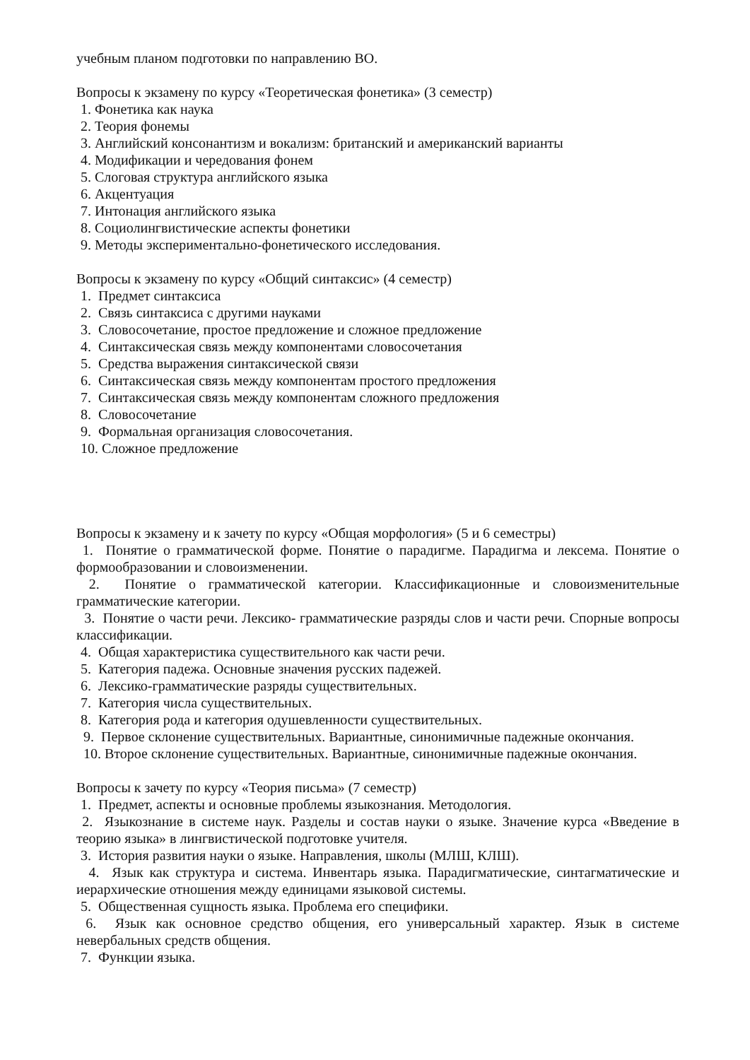учебным планом подготовки по направлению ВО.
Вопросы к экзамену по курсу «Теоретическая фонетика» (3 семестр)
1. Фонетика как наука
2. Теория фонемы
3. Английский консонантизм и вокализм: британский и американский варианты
4. Модификации и чередования фонем
5. Слоговая структура английского языка
6. Акцентуация
7. Интонация английского языка
8. Социолингвистические аспекты фонетики
9. Методы экспериментально-фонетического исследования.
Вопросы к экзамену по курсу «Общий синтаксис» (4 семестр)
1. Предмет синтаксиса
2. Связь синтаксиса с другими науками
3. Словосочетание, простое предложение и сложное предложение
4. Синтаксическая связь между компонентами словосочетания
5. Средства выражения синтаксической связи
6. Синтаксическая связь между компонентам простого предложения
7. Синтаксическая связь между компонентам сложного предложения
8. Словосочетание
9. Формальная организация словосочетания.
10. Сложное предложение
Вопросы к экзамену и к зачету по курсу «Общая морфология» (5 и 6 семестры)
1. Понятие о грамматической форме. Понятие о парадигме. Парадигма и лексема. Понятие о формообразовании и словоизменении.
2. Понятие о грамматической категории. Классификационные и словоизменительные грамматические категории.
3. Понятие о части речи. Лексико- грамматические разряды слов и части речи. Спорные вопросы классификации.
4. Общая характеристика существительного как части речи.
5. Категория падежа. Основные значения русских падежей.
6. Лексико-грамматические разряды существительных.
7. Категория числа существительных.
8. Категория рода и категория одушевленности существительных.
9. Первое склонение существительных. Вариантные, синонимичные падежные окончания.
10. Второе склонение существительных. Вариантные, синонимичные падежные окончания.
Вопросы к зачету по курсу «Теория письма» (7 семестр)
1. Предмет, аспекты и основные проблемы языкознания. Методология.
2. Языкознание в системе наук. Разделы и состав науки о языке. Значение курса «Введение в теорию языка» в лингвистической подготовке учителя.
3. История развития науки о языке. Направления, школы (МЛШ, КЛШ).
4. Язык как структура и система. Инвентарь языка. Парадигматические, синтагматические и иерархические отношения между единицами языковой системы.
5. Общественная сущность языка. Проблема его специфики.
6. Язык как основное средство общения, его универсальный характер. Язык в системе невербальных средств общения.
7. Функции языка.